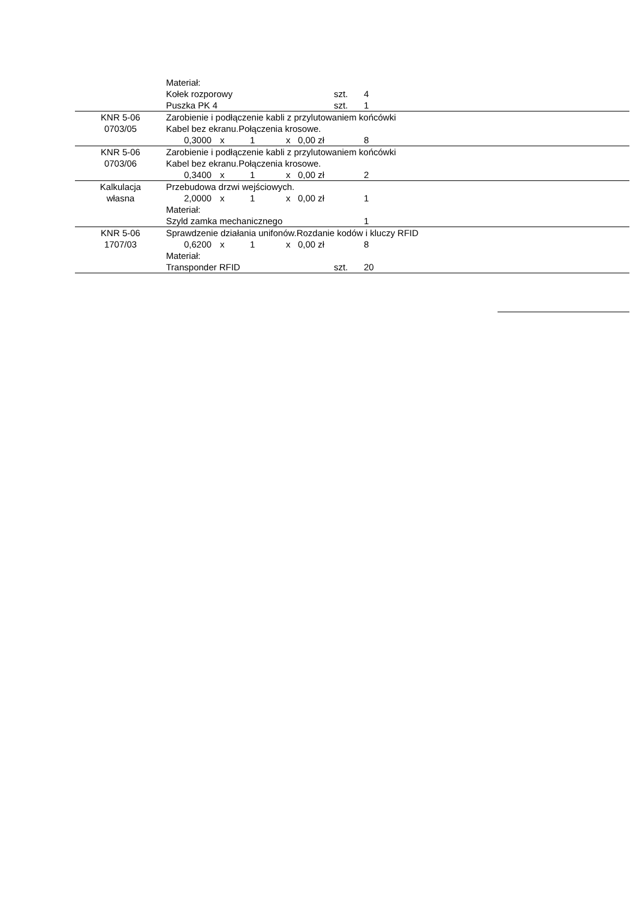| | Materiał: | | | | | | | | |
| | Kołek rozporowy | | | | | | szt. | 4 | |
| | Puszka PK 4 | | | | | | szt. | 1 | |
| KNR 5-06 | Zarobienie i podłączenie kabli z przylutowaniem końcówki | | | | | | | | |
| 0703/05 | Kabel bez ekranu.Połączenia krosowe. | | | | | | | | |
| | | 0,3000 | x | 1 | x | 0,00 zł | | 8 | |
| KNR 5-06 | Zarobienie i podłączenie kabli z przylutowaniem końcówki | | | | | | | | |
| 0703/06 | Kabel bez ekranu.Połączenia krosowe. | | | | | | | | |
| | | 0,3400 | x | 1 | x | 0,00 zł | | 2 | |
| Kalkulacja | Przebudowa drzwi wejściowych. | | | | | | | | |
| własna | | 2,0000 | x | 1 | x | 0,00 zł | | 1 | |
| | Materiał: | | | | | | | | |
| | Szyld zamka mechanicznego | | | | | | | 1 | |
| KNR 5-06 | Sprawdzenie działania unifonów.Rozdanie kodów i kluczy RFID | | | | | | | | |
| 1707/03 | | 0,6200 | x | 1 | x | 0,00 zł | | 8 | |
| | Materiał: | | | | | | | | |
| | Transponder RFID | | | | | | szt. | 20 | |